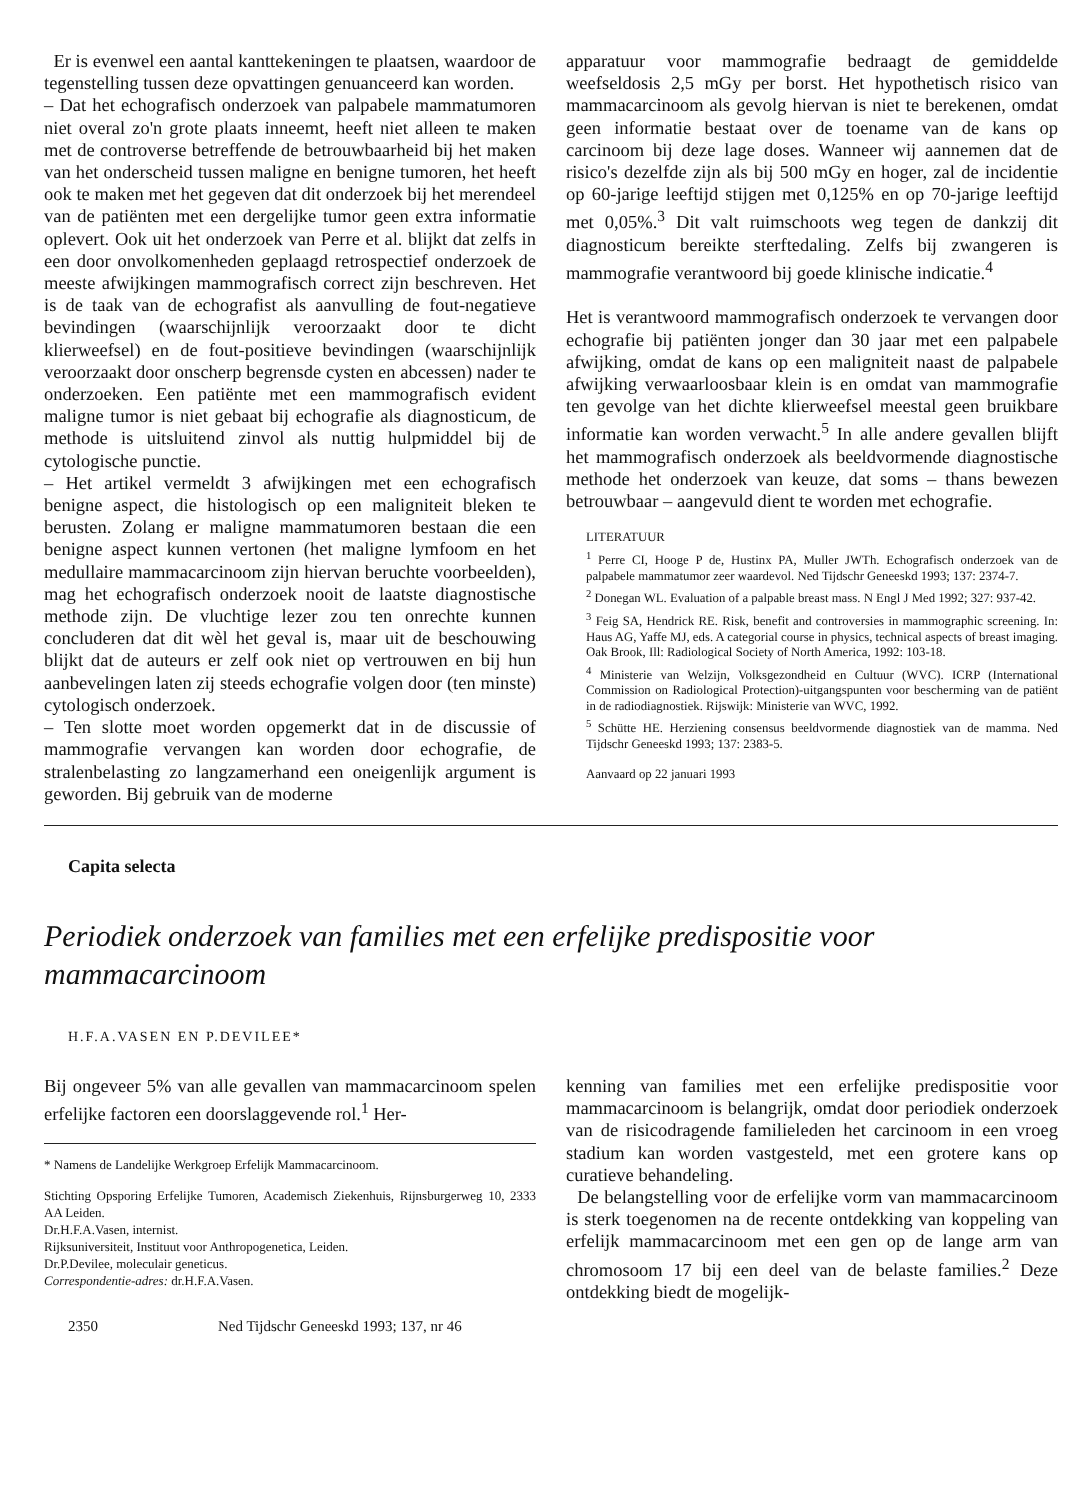Er is evenwel een aantal kanttekeningen te plaatsen, waardoor de tegenstelling tussen deze opvattingen genuanceerd kan worden.
– Dat het echografisch onderzoek van palpabele mammatumoren niet overal zo'n grote plaats inneemt, heeft niet alleen te maken met de controverse betreffende de betrouwbaarheid bij het maken van het onderscheid tussen maligne en benigne tumoren, het heeft ook te maken met het gegeven dat dit onderzoek bij het merendeel van de patiënten met een dergelijke tumor geen extra informatie oplevert. Ook uit het onderzoek van Perre et al. blijkt dat zelfs in een door onvolkomenheden geplaagd retrospectief onderzoek de meeste afwijkingen mammografisch correct zijn beschreven. Het is de taak van de echografist als aanvulling de fout-negatieve bevindingen (waarschijnlijk veroorzaakt door te dicht klierweefsel) en de fout-positieve bevindingen (waarschijnlijk veroorzaakt door onscherp begrensde cysten en abcessen) nader te onderzoeken. Een patiënte met een mammografisch evident maligne tumor is niet gebaat bij echografie als diagnosticum, de methode is uitsluitend zinvol als nuttig hulpmiddel bij de cytologische punctie.
– Het artikel vermeldt 3 afwijkingen met een echografisch benigne aspect, die histologisch op een maligniteit bleken te berusten. Zolang er maligne mammatumoren bestaan die een benigne aspect kunnen vertonen (het maligne lymfoom en het medullaire mammacarcinoom zijn hiervan beruchte voorbeelden), mag het echografisch onderzoek nooit de laatste diagnostische methode zijn. De vluchtige lezer zou ten onrechte kunnen concluderen dat dit wèl het geval is, maar uit de beschouwing blijkt dat de auteurs er zelf ook niet op vertrouwen en bij hun aanbevelingen laten zij steeds echografie volgen door (ten minste) cytologisch onderzoek.
– Ten slotte moet worden opgemerkt dat in de discussie of mammografie vervangen kan worden door echografie, de stralenbelasting zo langzamerhand een oneigenlijk argument is geworden. Bij gebruik van de moderne
apparatuur voor mammografie bedraagt de gemiddelde weefseldosis 2,5 mGy per borst. Het hypothetisch risico van mammacarcinoom als gevolg hiervan is niet te berekenen, omdat geen informatie bestaat over de toename van de kans op carcinoom bij deze lage doses. Wanneer wij aannemen dat de risico's dezelfde zijn als bij 500 mGy en hoger, zal de incidentie op 60-jarige leeftijd stijgen met 0,125% en op 70-jarige leeftijd met 0,05%.<sup>3</sup> Dit valt ruimschoots weg tegen de dankzij dit diagnosticum bereikte sterftedaling. Zelfs bij zwangeren is mammografie verantwoord bij goede klinische indicatie.<sup>4</sup>
Het is verantwoord mammografisch onderzoek te vervangen door echografie bij patiënten jonger dan 30 jaar met een palpabele afwijking, omdat de kans op een maligniteit naast de palpabele afwijking verwaarloosbaar klein is en omdat van mammografie ten gevolge van het dichte klierweefsel meestal geen bruikbare informatie kan worden verwacht.<sup>5</sup> In alle andere gevallen blijft het mammografisch onderzoek als beeldvormende diagnostische methode het onderzoek van keuze, dat soms – thans bewezen betrouwbaar – aangevuld dient te worden met echografie.
LITERATUUR
<sup>1</sup> Perre CI, Hooge P de, Hustinx PA, Muller JWTh. Echografisch onderzoek van de palpabele mammatumor zeer waardevol. Ned Tijdschr Geneeskd 1993; 137: 2374-7.
<sup>2</sup> Donegan WL. Evaluation of a palpable breast mass. N Engl J Med 1992; 327: 937-42.
<sup>3</sup> Feig SA, Hendrick RE. Risk, benefit and controversies in mammographic screening. In: Haus AG, Yaffe MJ, eds. A categorial course in physics, technical aspects of breast imaging. Oak Brook, Ill: Radiological Society of North America, 1992: 103-18.
<sup>4</sup> Ministerie van Welzijn, Volksgezondheid en Cultuur (WVC). ICRP (International Commission on Radiological Protection)-uitgangspunten voor bescherming van de patiënt in de radiodiagnostiek. Rijswijk: Ministerie van WVC, 1992.
<sup>5</sup> Schütte HE. Herziening consensus beeldvormende diagnostiek van de mamma. Ned Tijdschr Geneeskd 1993; 137: 2383-5.
Aanvaard op 22 januari 1993
Capita selecta
Periodiek onderzoek van families met een erfelijke predispositie voor mammacarcinoom
H.F.A.VASEN EN P.DEVILEE*
Bij ongeveer 5% van alle gevallen van mammacarcinoom spelen erfelijke factoren een doorslaggevende rol.<sup>1</sup> Her-
* Namens de Landelijke Werkgroep Erfelijk Mammacarcinoom.
Stichting Opsporing Erfelijke Tumoren, Academisch Ziekenhuis, Rijnsburgerweg 10, 2333 AA Leiden.
Dr.H.F.A.Vasen, internist.
Rijksuniversiteit, Instituut voor Anthropogenetica, Leiden.
Dr.P.Devilee, moleculair geneticus.
Correspondentie-adres: dr.H.F.A.Vasen.
2350 Ned Tijdschr Geneeskd 1993; 137, nr 46
kenning van families met een erfelijke predispositie voor mammacarcinoom is belangrijk, omdat door periodiek onderzoek van de risicodragende familieleden het carcinoom in een vroeg stadium kan worden vastgesteld, met een grotere kans op curatieve behandeling.
De belangstelling voor de erfelijke vorm van mammacarcinoom is sterk toegenomen na de recente ontdekking van koppeling van erfelijk mammacarcinoom met een gen op de lange arm van chromosoom 17 bij een deel van de belaste families.<sup>2</sup> Deze ontdekking biedt de mogelijk-